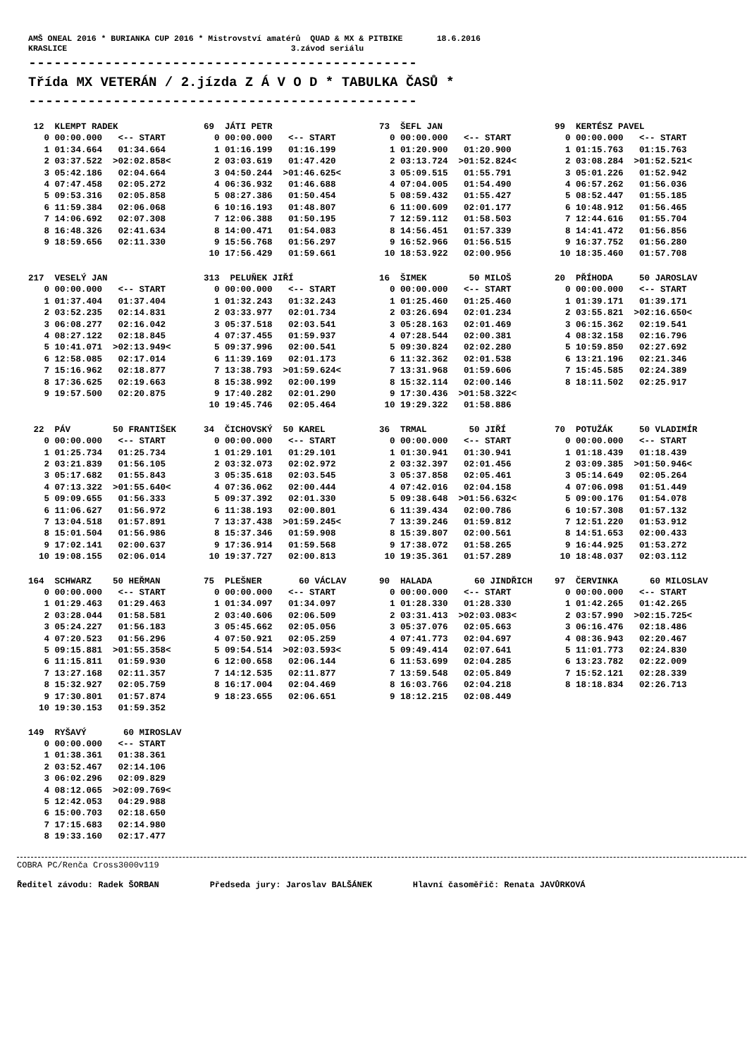AMŠ ONEAL 2016 * BURIANKA CUP 2016 * Mistrovství amatérů QUAD & MX & PITBIKE 18.6.2016 KRASLICE 3.závod seriálu
----------------------------------------------
Třída MX VETERÁN / 2.jízda Z Á V O D * TABULKA ČASŮ *
----------------------------------------------
| 12 KLEMPT RADEK | 69 JÁTI PETR | 73 ŠEFL JAN | 99 KERTÉSZ PAVEL |
| --- | --- | --- | --- |
| 0 00:00.000 <-- START | 0 00:00.000 <-- START | 0 00:00.000 <-- START | 0 00:00.000 <-- START |
| 1 01:34.664 01:34.664 | 1 01:16.199 01:16.199 | 1 01:20.900 01:20.900 | 1 01:15.763 01:15.763 |
| 2 03:37.522 >02:02.858< | 2 03:03.619 01:47.420 | 2 03:13.724 >01:52.824< | 2 03:08.284 >01:52.521< |
| 3 05:42.186 02:04.664 | 3 04:50.244 >01:46.625< | 3 05:09.515 01:55.791 | 3 05:01.226 01:52.942 |
| 4 07:47.458 02:05.272 | 4 06:36.932 01:46.688 | 4 07:04.005 01:54.490 | 4 06:57.262 01:56.036 |
| 5 09:53.316 02:05.858 | 5 08:27.386 01:50.454 | 5 08:59.432 01:55.427 | 5 08:52.447 01:55.185 |
| 6 11:59.384 02:06.068 | 6 10:16.193 01:48.807 | 6 11:00.609 02:01.177 | 6 10:48.912 01:56.465 |
| 7 14:06.692 02:07.308 | 7 12:06.388 01:50.195 | 7 12:59.112 01:58.503 | 7 12:44.616 01:55.704 |
| 8 16:48.326 02:41.634 | 8 14:00.471 01:54.083 | 8 14:56.451 01:57.339 | 8 14:41.472 01:56.856 |
| 9 18:59.656 02:11.330 | 9 15:56.768 01:56.297 | 9 16:52.966 01:56.515 | 9 16:37.752 01:56.280 |
| | 10 17:56.429 01:59.661 | 10 18:53.922 02:00.956 | 10 18:35.460 01:57.708 |
| 217 VESELÝ JAN | 313 PELUŇEK JIŘÍ | 16 ŠIMEK 50 MILOŠ | 20 PŘÍHODA 50 JAROSLAV |
| --- | --- | --- | --- |
| 0 00:00.000 <-- START | 0 00:00.000 <-- START | 0 00:00.000 <-- START | 0 00:00.000 <-- START |
| 1 01:37.404 01:37.404 | 1 01:32.243 01:32.243 | 1 01:25.460 01:25.460 | 1 01:39.171 01:39.171 |
| 2 03:52.235 02:14.831 | 2 03:33.977 02:01.734 | 2 03:26.694 02:01.234 | 2 03:55.821 >02:16.650< |
| 3 06:08.277 02:16.042 | 3 05:37.518 02:03.541 | 3 05:28.163 02:01.469 | 3 06:15.362 02:19.541 |
| 4 08:27.122 02:18.845 | 4 07:37.455 01:59.937 | 4 07:28.544 02:00.381 | 4 08:32.158 02:16.796 |
| 5 10:41.071 >02:13.949< | 5 09:37.996 02:00.541 | 5 09:30.824 02:02.280 | 5 10:59.850 02:27.692 |
| 6 12:58.085 02:17.014 | 6 11:39.169 02:01.173 | 6 11:32.362 02:01.538 | 6 13:21.196 02:21.346 |
| 7 15:16.962 02:18.877 | 7 13:38.793 >01:59.624< | 7 13:31.968 01:59.606 | 7 15:45.585 02:24.389 |
| 8 17:36.625 02:19.663 | 8 15:38.992 02:00.199 | 8 15:32.114 02:00.146 | 8 18:11.502 02:25.917 |
| 9 19:57.500 02:20.875 | 9 17:40.282 02:01.290 | 9 17:30.436 >01:58.322< | |
| | 10 19:45.746 02:05.464 | 10 19:29.322 01:58.886 | |
| 22 PÁV 50 FRANTIŠEK | 34 ČICHOVSKÝ 50 KAREL | 36 TRMAL 50 JIŘÍ | 70 POTUŽÁK 50 VLADIMÍR |
| --- | --- | --- | --- |
| 0 00:00.000 <-- START | 0 00:00.000 <-- START | 0 00:00.000 <-- START | 0 00:00.000 <-- START |
| 1 01:25.734 01:25.734 | 1 01:29.101 01:29.101 | 1 01:30.941 01:30.941 | 1 01:18.439 01:18.439 |
| 2 03:21.839 01:56.105 | 2 03:32.073 02:02.972 | 2 03:32.397 02:01.456 | 2 03:09.385 >01:50.946< |
| 3 05:17.682 01:55.843 | 3 05:35.618 02:03.545 | 3 05:37.858 02:05.461 | 3 05:14.649 02:05.264 |
| 4 07:13.322 >01:55.640< | 4 07:36.062 02:00.444 | 4 07:42.016 02:04.158 | 4 07:06.098 01:51.449 |
| 5 09:09.655 01:56.333 | 5 09:37.392 02:01.330 | 5 09:38.648 >01:56.632< | 5 09:00.176 01:54.078 |
| 6 11:06.627 01:56.972 | 6 11:38.193 02:00.801 | 6 11:39.434 02:00.786 | 6 10:57.308 01:57.132 |
| 7 13:04.518 01:57.891 | 7 13:37.438 >01:59.245< | 7 13:39.246 01:59.812 | 7 12:51.220 01:53.912 |
| 8 15:01.504 01:56.986 | 8 15:37.346 01:59.908 | 8 15:39.807 02:00.561 | 8 14:51.653 02:00.433 |
| 9 17:02.141 02:00.637 | 9 17:36.914 01:59.568 | 9 17:38.072 01:58.265 | 9 16:44.925 01:53.272 |
| 10 19:08.155 02:06.014 | 10 19:37.727 02:00.813 | 10 19:35.361 01:57.289 | 10 18:48.037 02:03.112 |
| 164 SCHWARZ 50 HEŘMAN | 75 PLEŠNER 60 VÁCLAV | 90 HALADA 60 JINDŘICH | 97 ČERVINKA 60 MILOSLAV |
| --- | --- | --- | --- |
| 0 00:00.000 <-- START | 0 00:00.000 <-- START | 0 00:00.000 <-- START | 0 00:00.000 <-- START |
| 1 01:29.463 01:29.463 | 1 01:34.097 01:34.097 | 1 01:28.330 01:28.330 | 1 01:42.265 01:42.265 |
| 2 03:28.044 01:58.581 | 2 03:40.606 02:06.509 | 2 03:31.413 >02:03.083< | 2 03:57.990 >02:15.725< |
| 3 05:24.227 01:56.183 | 3 05:45.662 02:05.056 | 3 05:37.076 02:05.663 | 3 06:16.476 02:18.486 |
| 4 07:20.523 01:56.296 | 4 07:50.921 02:05.259 | 4 07:41.773 02:04.697 | 4 08:36.943 02:20.467 |
| 5 09:15.881 >01:55.358< | 5 09:54.514 >02:03.593< | 5 09:49.414 02:07.641 | 5 11:01.773 02:24.830 |
| 6 11:15.811 01:59.930 | 6 12:00.658 02:06.144 | 6 11:53.699 02:04.285 | 6 13:23.782 02:22.009 |
| 7 13:27.168 02:11.357 | 7 14:12.535 02:11.877 | 7 13:59.548 02:05.849 | 7 15:52.121 02:28.339 |
| 8 15:32.927 02:05.759 | 8 16:17.004 02:04.469 | 8 16:03.766 02:04.218 | 8 18:18.834 02:26.713 |
| 9 17:30.801 01:57.874 | 9 18:23.655 02:06.651 | 9 18:12.215 02:08.449 | |
| 10 19:30.153 01:59.352 | | | |
| 149 RYŠAVÝ 60 MIROSLAV | | | |
| --- | --- | --- | --- |
| 0 00:00.000 <-- START | | | |
| 1 01:38.361 01:38.361 | | | |
| 2 03:52.467 02:14.106 | | | |
| 3 06:02.296 02:09.829 | | | |
| 4 08:12.065 >02:09.769< | | | |
| 5 12:42.053 04:29.988 | | | |
| 6 15:00.703 02:18.650 | | | |
| 7 17:15.683 02:14.980 | | | |
| 8 19:33.160 02:17.477 | | | |
COBRA PC/Renča Cross3000v119
Ředitel závodu: Radek ŠORBAN Předseda jury: Jaroslav BALŠÁNEK Hlavní časoměřič: Renata JAVŮRKOVÁ